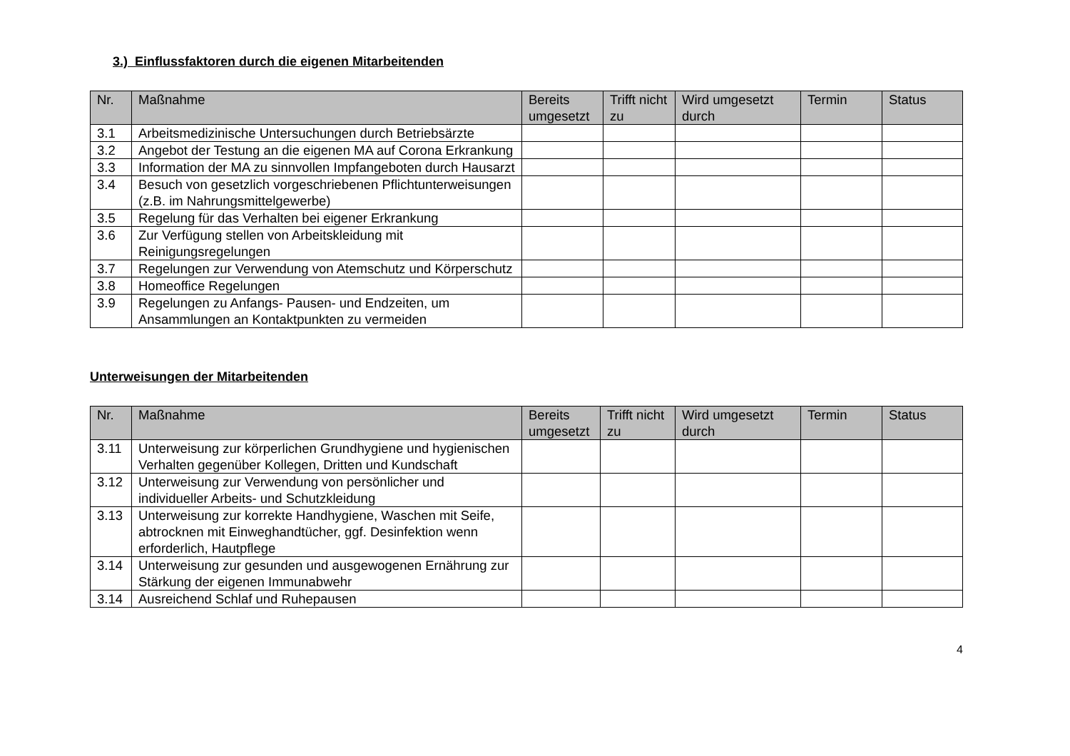3.) Einflussfaktoren durch die eigenen Mitarbeitenden
| Nr. | Maßnahme | Bereits umgesetzt | Trifft nicht zu | Wird umgesetzt durch | Termin | Status |
| --- | --- | --- | --- | --- | --- | --- |
| 3.1 | Arbeitsmedizinische Untersuchungen durch Betriebsärzte | | | | | |
| 3.2 | Angebot der Testung an die eigenen MA auf Corona Erkrankung | | | | | |
| 3.3 | Information der MA zu sinnvollen Impfangeboten durch Hausarzt | | | | | |
| 3.4 | Besuch von gesetzlich vorgeschriebenen Pflichtunterweisungen (z.B. im Nahrungsmittelgewerbe) | | | | | |
| 3.5 | Regelung für das Verhalten bei eigener Erkrankung | | | | | |
| 3.6 | Zur Verfügung stellen von Arbeitskleidung mit Reinigungsregelungen | | | | | |
| 3.7 | Regelungen zur Verwendung von Atemschutz und Körperschutz | | | | | |
| 3.8 | Homeoffice Regelungen | | | | | |
| 3.9 | Regelungen zu Anfangs- Pausen- und Endzeiten, um Ansammlungen an Kontaktpunkten zu vermeiden | | | | | |
Unterweisungen der Mitarbeitenden
| Nr. | Maßnahme | Bereits umgesetzt | Trifft nicht zu | Wird umgesetzt durch | Termin | Status |
| --- | --- | --- | --- | --- | --- | --- |
| 3.11 | Unterweisung zur körperlichen Grundhygiene und hygienischen Verhalten gegenüber Kollegen, Dritten und Kundschaft | | | | | |
| 3.12 | Unterweisung zur Verwendung von persönlicher und individueller Arbeits- und Schutzkleidung | | | | | |
| 3.13 | Unterweisung zur korrekte Handhygiene, Waschen mit Seife, abtrocknen mit Einweghandtücher, ggf. Desinfektion wenn erforderlich, Hautpflege | | | | | |
| 3.14 | Unterweisung zur gesunden und ausgewogenen Ernährung zur Stärkung der eigenen Immunabwehr | | | | | |
| 3.14 | Ausreichend Schlaf und Ruhepausen | | | | | |
4